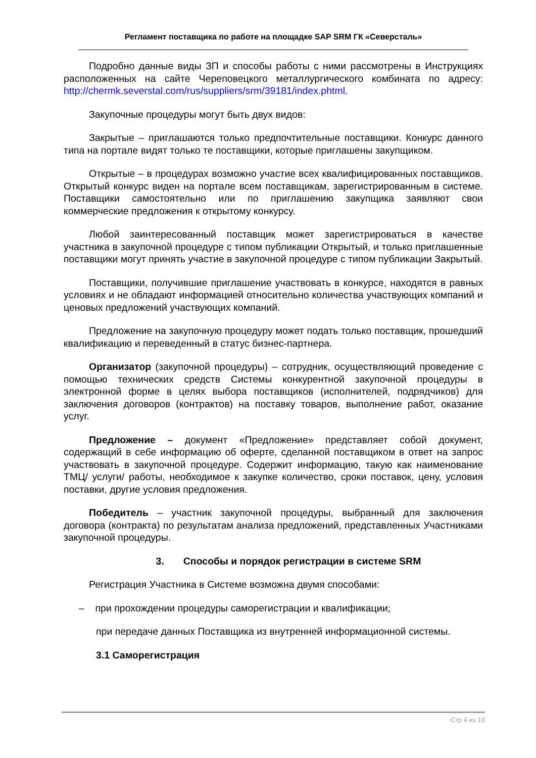Регламент поставщика по работе на площадке SAP SRM ГК «Северсталь»
Подробно данные виды ЗП и способы работы с ними рассмотрены в Инструкциях расположенных на сайте Череповецкого металлургического комбината по адресу: http://chermk.severstal.com/rus/suppliers/srm/39181/index.phtml.
Закупочные процедуры могут быть двух видов:
Закрытые – приглашаются только предпочтительные поставщики. Конкурс данного типа на портале видят только те поставщики, которые приглашены закупщиком.
Открытые – в процедурах возможно участие всех квалифицированных поставщиков. Открытый конкурс виден на портале всем поставщикам, зарегистрированным в системе. Поставщики самостоятельно или по приглашению закупщика заявляют свои коммерческие предложения к открытому конкурсу.
Любой заинтересованный поставщик может зарегистрироваться в качестве участника в закупочной процедуре с типом публикации Открытый, и только приглашенные поставщики могут принять участие в закупочной процедуре с типом публикации Закрытый.
Поставщики, получившие приглашение участвовать в конкурсе, находятся в равных условиях и не обладают информацией относительно количества участвующих компаний и ценовых предложений участвующих компаний.
Предложение на закупочную процедуру может подать только поставщик, прошедший квалификацию и переведенный в статус бизнес-партнера.
Организатор (закупочной процедуры) – сотрудник, осуществляющий проведение с помощью технических средств Системы конкурентной закупочной процедуры в электронной форме в целях выбора поставщиков (исполнителей, подрядчиков) для заключения договоров (контрактов) на поставку товаров, выполнение работ, оказание услуг.
Предложение – документ «Предложение» представляет собой документ, содержащий в себе информацию об оферте, сделанной поставщиком в ответ на запрос участвовать в закупочной процедуре. Содержит информацию, такую как наименование ТМЦ/ услуги/ работы, необходимое к закупке количество, сроки поставок, цену, условия поставки, другие условия предложения.
Победитель – участник закупочной процедуры, выбранный для заключения договора (контракта) по результатам анализа предложений, представленных Участниками закупочной процедуры.
3. Способы и порядок регистрации в системе SRM
Регистрация Участника в Системе возможна двумя способами:
– при прохождении процедуры саморегистрации и квалификации;
при передаче данных Поставщика из внутренней информационной системы.
3.1 Саморегистрация
Стр 4 из 10